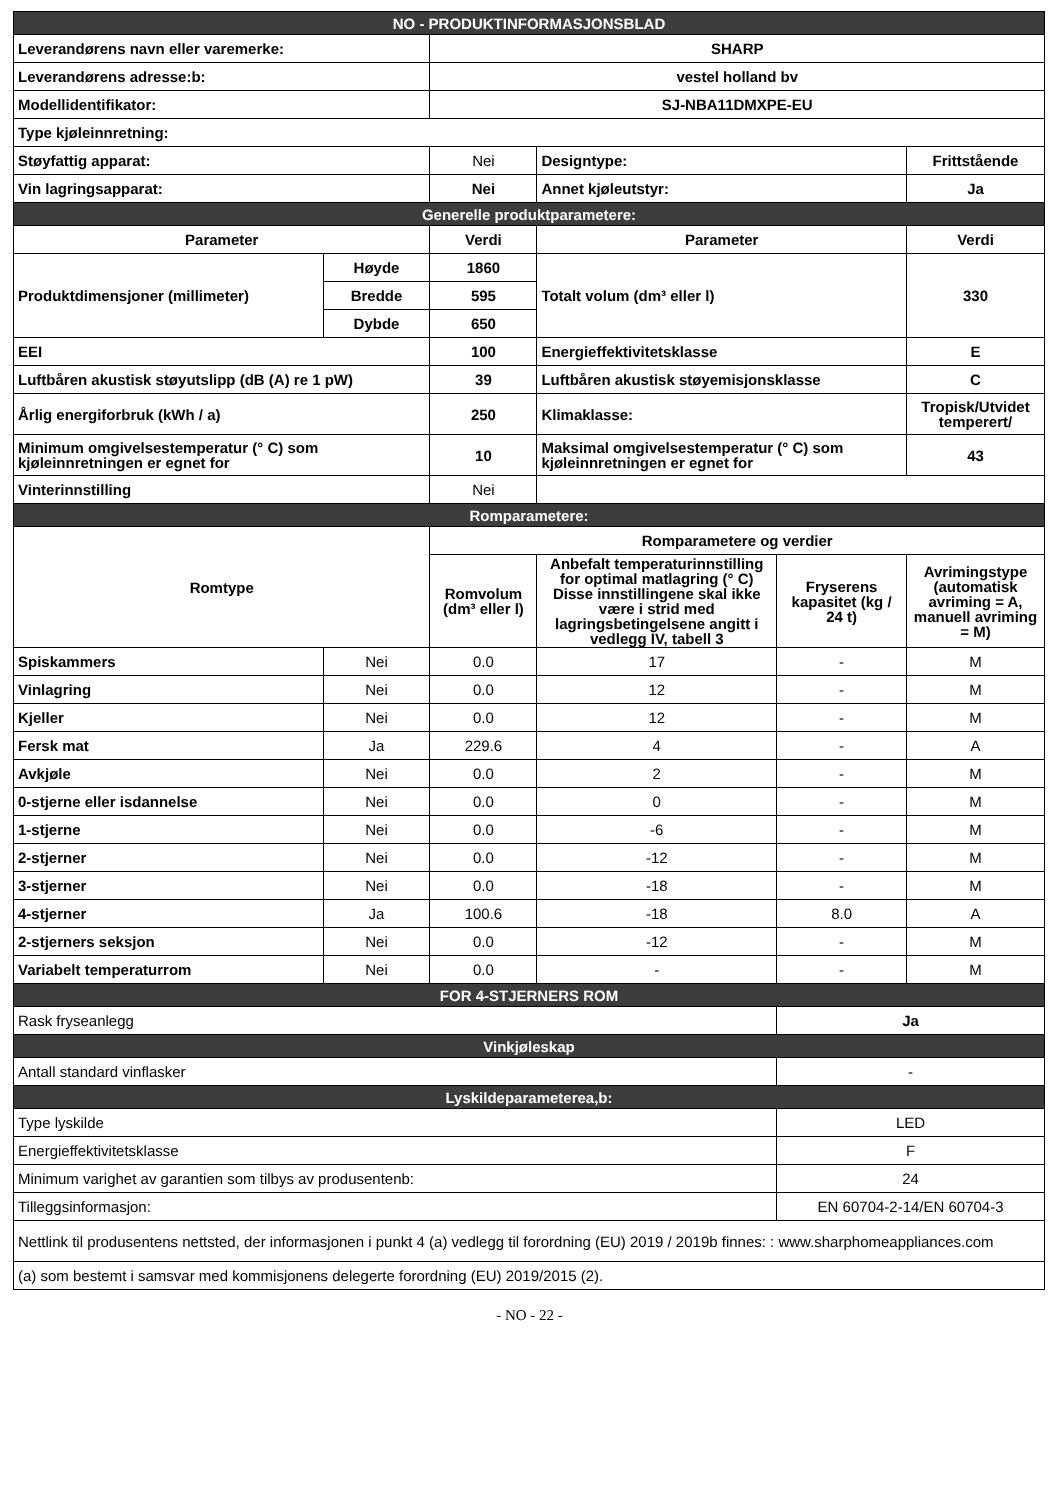| NO - PRODUKTINFORMASJONSBLAD | | | | | |
| Leverandørens navn eller varemerke: | | SHARP | | | |
| Leverandørens adresse:b: | | vestel holland bv | | | |
| Modellidentifikator: | | SJ-NBA11DMXPE-EU | | | |
| Type kjøleinnretning: | | | | | |
| Støyfattig apparat: | | Nei | Designtype: | | Frittstående |
| Vin lagringsapparat: | | Nei | Annet kjøleutstyr: | | Ja |
| Generelle produktparametere: | | | | | |
| Parameter | | Verdi | Parameter | | Verdi |
| Produktdimensjoner (millimeter) | Høyde | 1860 | Totalt volum (dm³ eller l) | | 330 |
| | Bredde | 595 | | | |
| | Dybde | 650 | | | |
| EEI | | 100 | Energieffektivitetsklasse | | E |
| Luftbåren akustisk støyutslipp (dB (A) re 1 pW) | | 39 | Luftbåren akustisk støyemisjonsklasse | | C |
| Årlig energiforbruk (kWh / a) | | 250 | Klimaklasse: | | Tropisk/Utvidet temperert/ |
| Minimum omgivelsestemperatur (° C) som kjøleinnretningen er egnet for | | 10 | Maksimal omgivelsestemperatur (° C) som kjøleinnretningen er egnet for | | 43 |
| Vinterinnstilling | | Nei | | | |
| Romparametere: | | | | | |
| Romtype | | Romparametere og verdier | | | |
| | | Romvolum (dm³ eller l) | Anbefalt temperaturinnstilling for optimal matlagring (° C) Disse innstillingene skal ikke være i strid med lagringsbetingelsene angitt i vedlegg IV, tabell 3 | Fryserens kapasitet (kg / 24 t) | Avrimingstype (automatisk avriming = A, manuell avriming = M) |
| Spiskammers | Nei | 0.0 | 17 | - | M |
| Vinlagring | Nei | 0.0 | 12 | - | M |
| Kjeller | Nei | 0.0 | 12 | - | M |
| Fersk mat | Ja | 229.6 | 4 | - | A |
| Avkjøle | Nei | 0.0 | 2 | - | M |
| 0-stjerne eller isdannelse | Nei | 0.0 | 0 | - | M |
| 1-stjerne | Nei | 0.0 | -6 | - | M |
| 2-stjerner | Nei | 0.0 | -12 | - | M |
| 3-stjerner | Nei | 0.0 | -18 | - | M |
| 4-stjerner | Ja | 100.6 | -18 | 8.0 | A |
| 2-stjerners seksjon | Nei | 0.0 | -12 | - | M |
| Variabelt temperaturrom | Nei | 0.0 | - | - | M |
| FOR 4-STJERNERS ROM | | | | | |
| Rask fryseanlegg | | | | Ja | |
| Vinkjøleskap | | | | | |
| Antall standard vinflasker | | | | - | |
| Lyskildeparameterea,b: | | | | | |
| Type lyskilde | | | | LED | |
| Energieffektivitetsklasse | | | | F | |
| Minimum varighet av garantien som tilbys av produsentenb: | | | | 24 | |
| Tilleggsinformasjon: | | | | EN 60704-2-14/EN 60704-3 | |
| Nettlink til produsentens nettsted, der informasjonen i punkt 4 (a) vedlegg til forordning (EU) 2019 / 2019b finnes: : www.sharphomeappliances.com | | | | | |
| (a) som bestemt i samsvar med kommisjonens delegerte forordning (EU) 2019/2015 (2). | | | | | |
- NO - 22 -